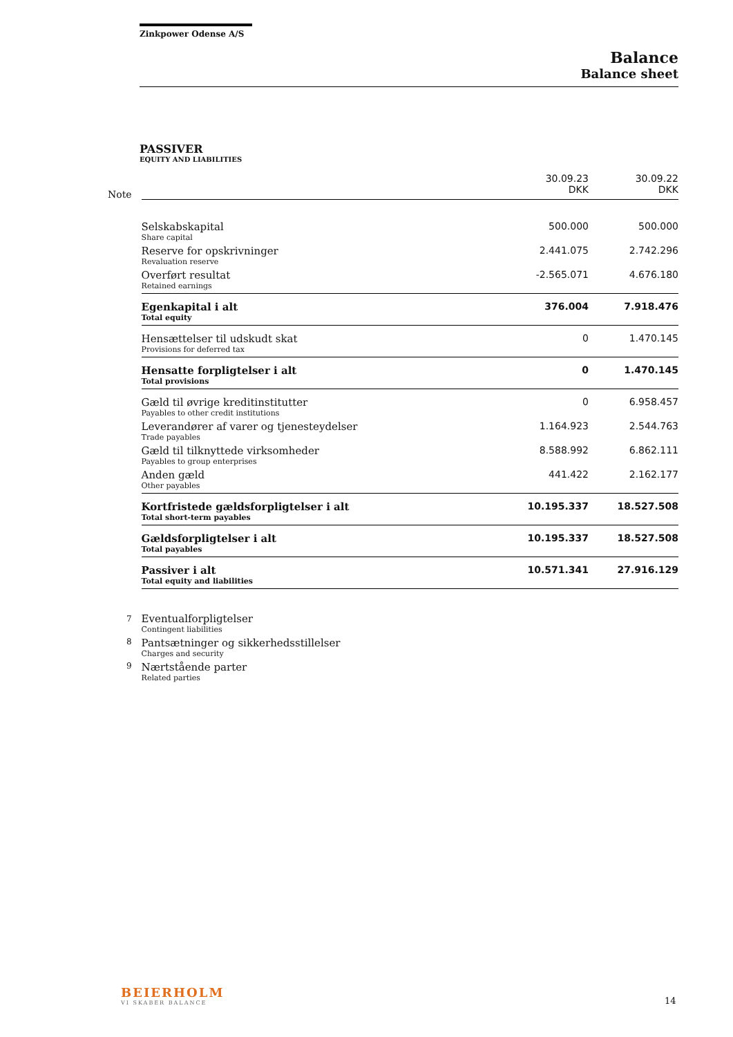Zinkpower Odense A/S
Balance
Balance sheet
PASSIVER
EQUITY AND LIABILITIES
| Note | | 30.09.23 DKK | 30.09.22 DKK |
| | Selskabskapital Share capital | 500.000 | 500.000 |
| | Reserve for opskrivninger Revaluation reserve | 2.441.075 | 2.742.296 |
| | Overført resultat Retained earnings | -2.565.071 | 4.676.180 |
| | Egenkapital i alt Total equity | 376.004 | 7.918.476 |
| | Hensættelser til udskudt skat Provisions for deferred tax | 0 | 1.470.145 |
| | Hensatte forpligtelser i alt Total provisions | 0 | 1.470.145 |
| | Gæld til øvrige kreditinstitutter Payables to other credit institutions | 0 | 6.958.457 |
| | Leverandører af varer og tjenesteydelser Trade payables | 1.164.923 | 2.544.763 |
| | Gæld til tilknyttede virksomheder Payables to group enterprises | 8.588.992 | 6.862.111 |
| | Anden gæld Other payables | 441.422 | 2.162.177 |
| | Kortfristede gældsforpligtelser i alt Total short-term payables | 10.195.337 | 18.527.508 |
| | Gældsforpligtelser i alt Total payables | 10.195.337 | 18.527.508 |
| | Passiver i alt Total equity and liabilities | 10.571.341 | 27.916.129 |
| 7 | Eventualforpligtelser Contingent liabilities | | |
| 8 | Pantsætninger og sikkerhedsstillelser Charges and security | | |
| 9 | Nærtstående parter Related parties | | |
BEIERHOLM
VI SKABER BALANCE
14